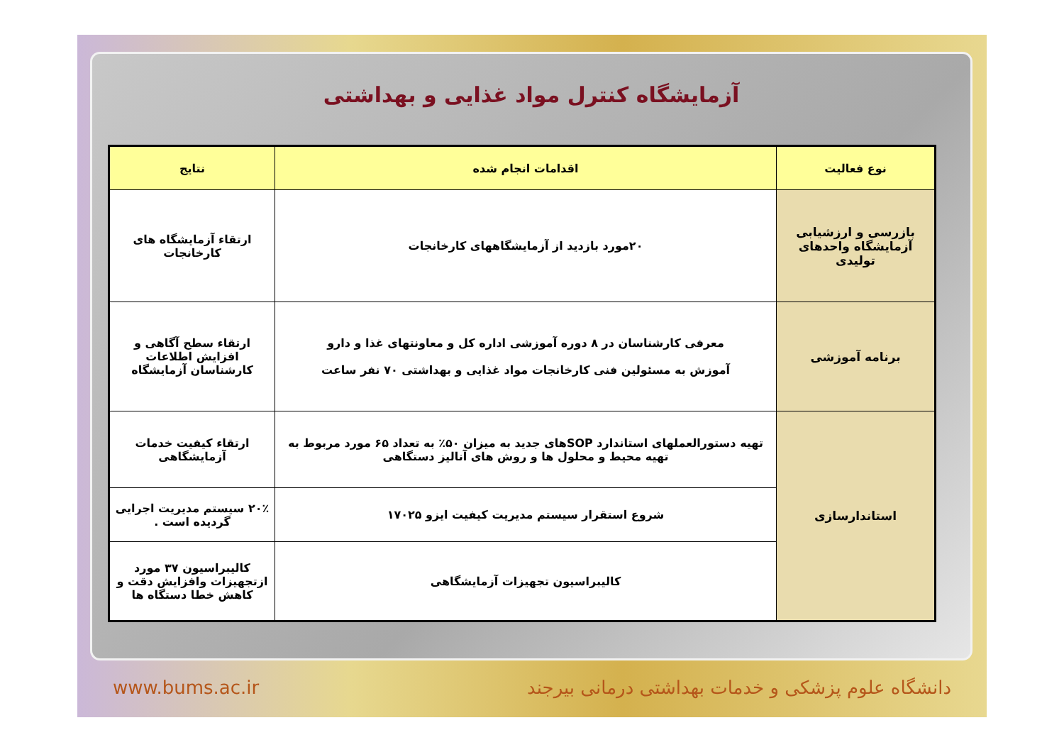آزمایشگاه کنترل مواد غذایی و بهداشتی
| نوع فعالیت | اقدامات انجام شده | نتایج |
| --- | --- | --- |
| بازرسی و ارزشیابی آزمایشگاه واحدهای تولیدی | ۲۰مورد بازدید از آزمایشگاههای کارخانجات | ارتقاء آزمایشگاه های کارخانجات |
| برنامه آموزشی | معرفی کارشناسان در ۸ دوره آموزشی اداره کل و معاونتهای غذا و دارو آموزش به مسئولین فنی کارخانجات مواد غذایی و بهداشتی ۷۰ نفر ساعت | ارتقاء سطح آگاهی و افزایش اطلاعات کارشناسان آزمایشگاه |
| استاندارسازی | تهیه دستورالعملهای استاندارد SOPهای جدید به میزان ۵۰٪ به تعداد ۶۵ مورد مربوط به تهیه محیط و محلول ها و روش های آنالیز دستگاهی | ارتقاء کیفیت خدمات آزمایشگاهی |
| | شروع استقرار سیستم مدیریت کیفیت ایزو ۱۷۰۲۵ | ۲۰٪ سیستم مدیریت اجرایی گردیده است . |
| | کالیبراسیون تجهیزات آزمایشگاهی | کالیبراسیون ۳۷ مورد ازتجهیزات وافزایش دقت و کاهش خطا دستگاه ها |
www.bums.ac.ir دانشگاه علوم پزشکی و خدمات بهداشتی درمانی بیرجند